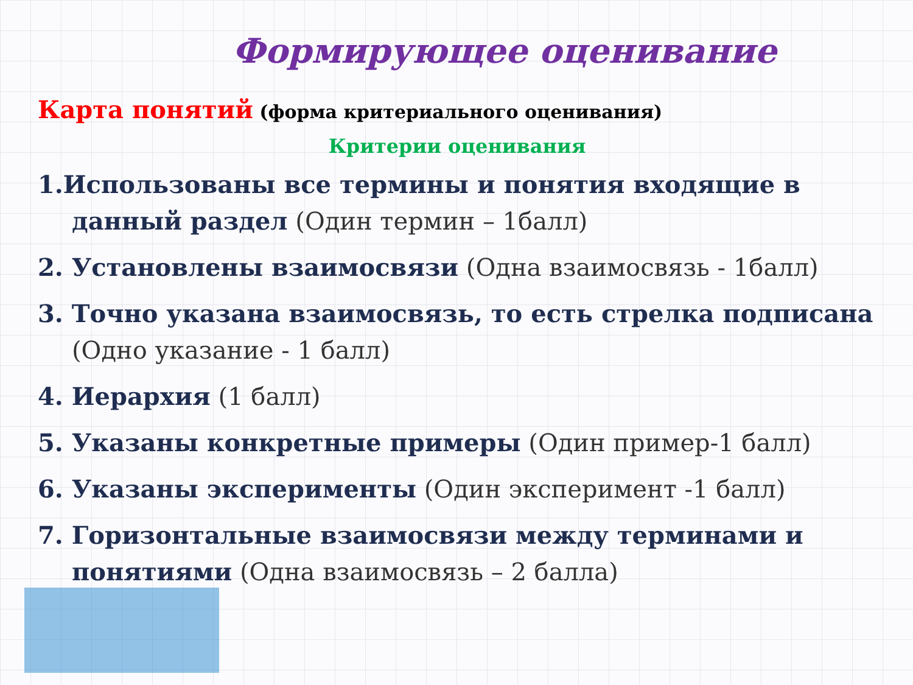Формирующее оценивание
Карта понятий (форма критериального оценивания)
Критерии оценивания
1.Использованы все термины и понятия входящие в данный раздел (Один термин – 1балл)
2. Установлены взаимосвязи (Одна взаимосвязь - 1балл)
3. Точно указана взаимосвязь, то есть стрелка подписана (Одно указание - 1 балл)
4. Иерархия (1 балл)
5. Указаны конкретные примеры (Один пример-1 балл)
6. Указаны эксперименты (Один эксперимент -1 балл)
7. Горизонтальные взаимосвязи между терминами и понятиями (Одна взаимосвязь – 2 балла)